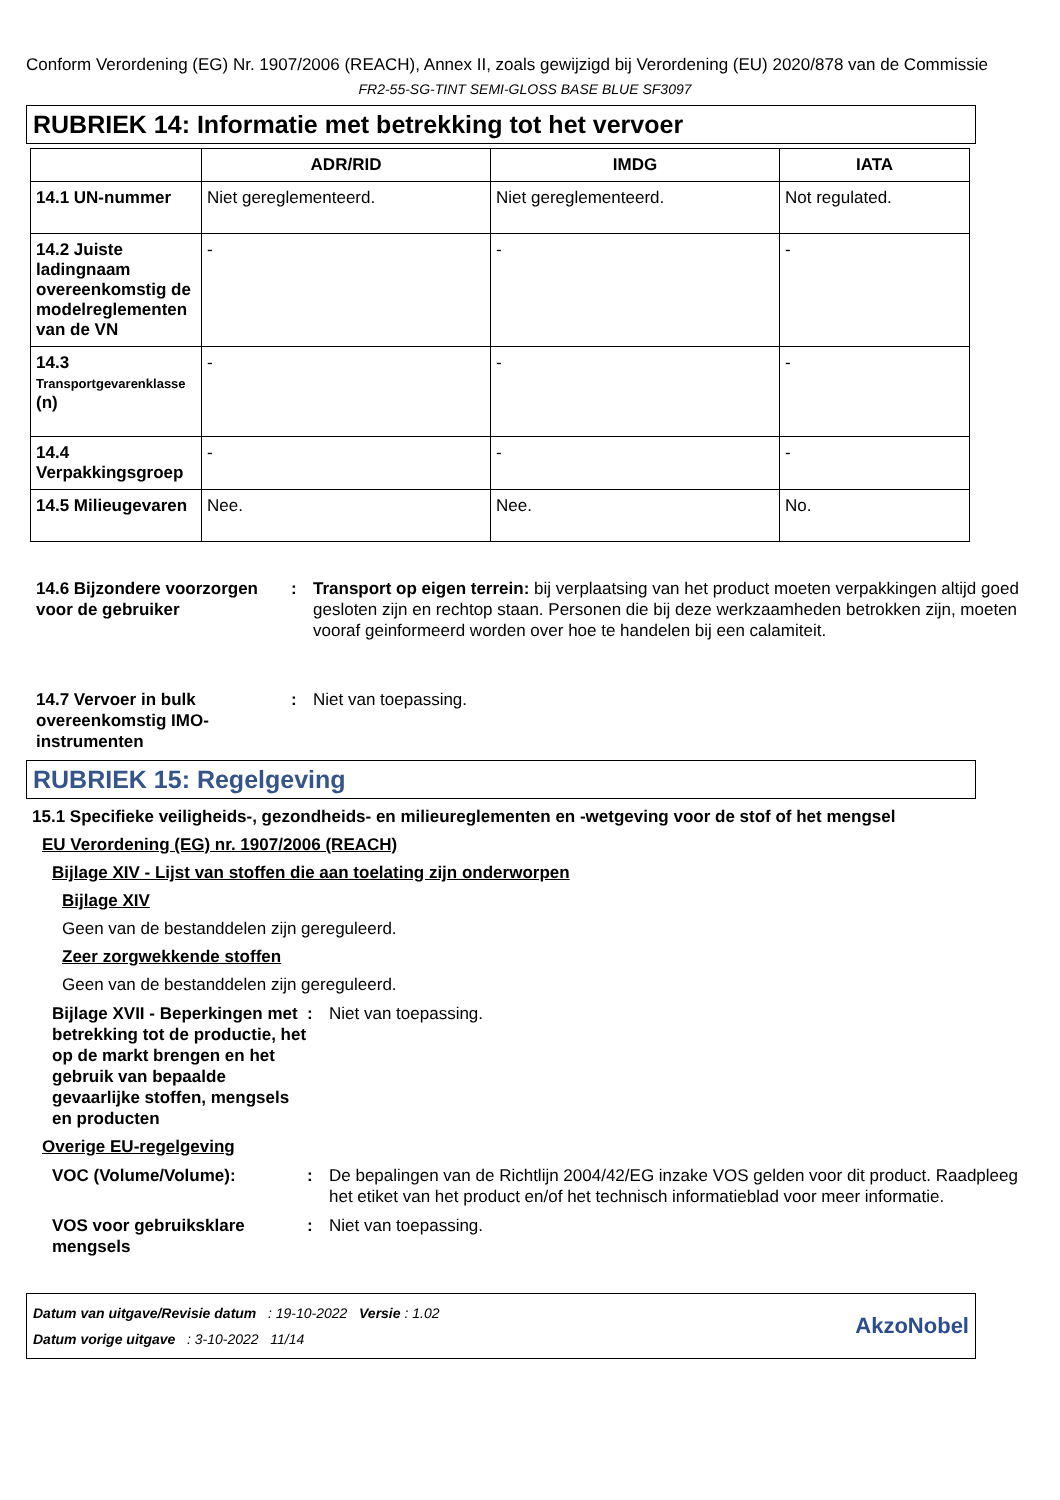Conform Verordening (EG) Nr. 1907/2006 (REACH), Annex II, zoals gewijzigd bij Verordening (EU) 2020/878 van de Commissie
FR2-55-SG-TINT SEMI-GLOSS BASE BLUE SF3097
RUBRIEK 14: Informatie met betrekking tot het vervoer
| | ADR/RID | IMDG | IATA |
| --- | --- | --- | --- |
| 14.1 UN-nummer | Niet gereglementeerd. | Niet gereglementeerd. | Not regulated. |
| 14.2 Juiste ladingnaam overeenkomstig de modelreglementen van de VN | - | - | - |
| 14.3 Transportgevarenklasse (n) | - | - | - |
| 14.4 Verpakkingsgroep | - | - | - |
| 14.5 Milieugevaren | Nee. | Nee. | No. |
14.6 Bijzondere voorzorgen voor de gebruiker
: Transport op eigen terrein: bij verplaatsing van het product moeten verpakkingen altijd goed gesloten zijn en rechtop staan. Personen die bij deze werkzaamheden betrokken zijn, moeten vooraf geinformeerd worden over hoe te handelen bij een calamiteit.
14.7 Vervoer in bulk overeenkomstig IMO-instrumenten
: Niet van toepassing.
RUBRIEK 15: Regelgeving
15.1 Specifieke veiligheids-, gezondheids- en milieureglementen en -wetgeving voor de stof of het mengsel
EU Verordening (EG) nr. 1907/2006 (REACH)
Bijlage XIV - Lijst van stoffen die aan toelating zijn onderworpen
Bijlage XIV
Geen van de bestanddelen zijn gereguleerd.
Zeer zorgwekkende stoffen
Geen van de bestanddelen zijn gereguleerd.
Bijlage XVII - Beperkingen met betrekking tot de productie, het op de markt brengen en het gebruik van bepaalde gevaarlijke stoffen, mengsels en producten
: Niet van toepassing.
Overige EU-regelgeving
VOC (Volume/Volume): : De bepalingen van de Richtlijn 2004/42/EG inzake VOS gelden voor dit product. Raadpleeg het etiket van het product en/of het technisch informatieblad voor meer informatie.
VOS voor gebruiksklare mengsels
: Niet van toepassing.
Datum van uitgave/Revisie datum : 19-10-2022 Versie : 1.02
Datum vorige uitgave : 3-10-2022 11/14
AkzoNobel